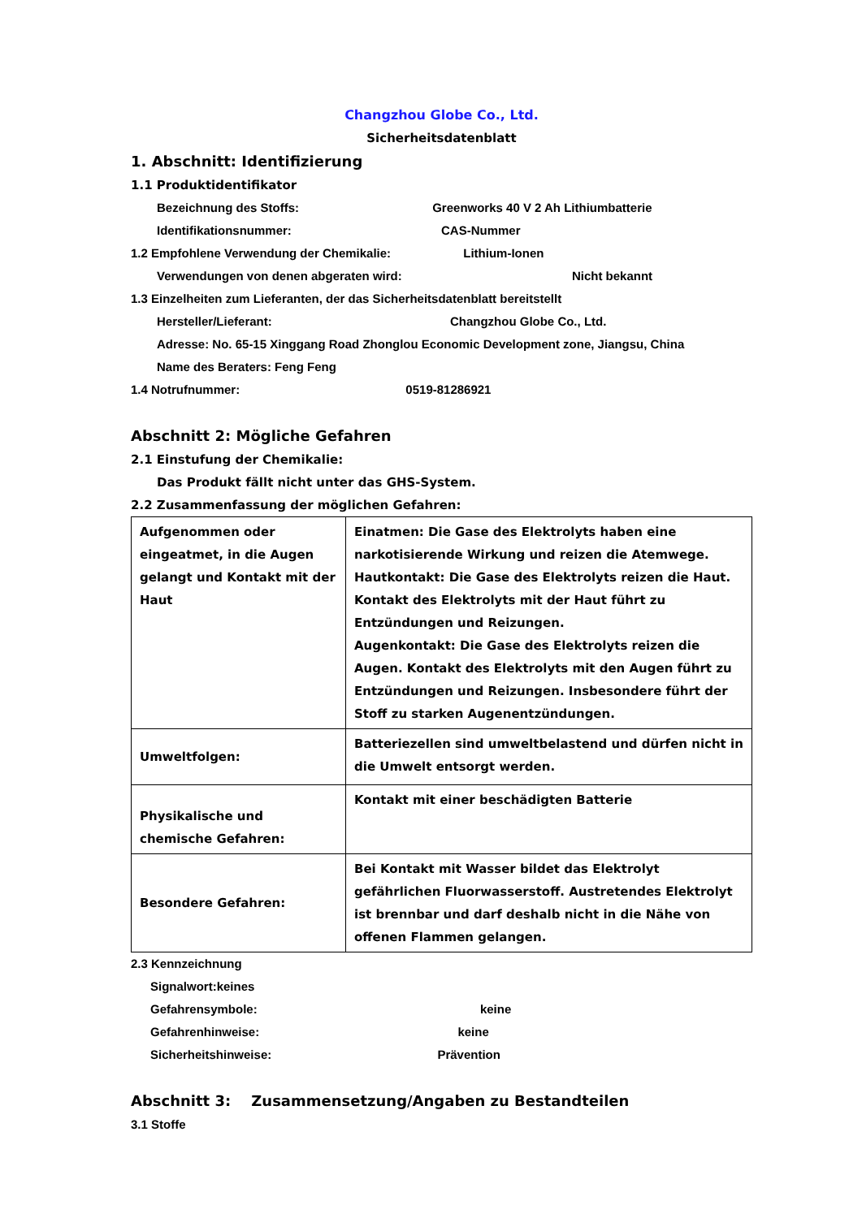Changzhou Globe Co., Ltd.
Sicherheitsdatenblatt
1. Abschnitt: Identifizierung
1.1 Produktidentifikator
Bezeichnung des Stoffs: Greenworks 40 V 2 Ah Lithiumbatterie
Identifikationsnummer: CAS-Nummer
1.2 Empfohlene Verwendung der Chemikalie: Lithium-Ionen
Verwendungen von denen abgeraten wird: Nicht bekannt
1.3 Einzelheiten zum Lieferanten, der das Sicherheitsdatenblatt bereitstellt
Hersteller/Lieferant: Changzhou Globe Co., Ltd.
Adresse: No. 65-15 Xinggang Road Zhonglou Economic Development zone, Jiangsu, China
Name des Beraters: Feng Feng
1.4 Notrufnummer: 0519-81286921
Abschnitt 2: Mögliche Gefahren
2.1 Einstufung der Chemikalie:
Das Produkt fällt nicht unter das GHS-System.
2.2 Zusammenfassung der möglichen Gefahren:
| Aufgenommen oder eingeatmet, in die Augen gelangt und Kontakt mit der Haut | Einatmen: Die Gase des Elektrolyts haben eine narkotisierende Wirkung und reizen die Atemwege. Hautkontakt: Die Gase des Elektrolyts reizen die Haut. Kontakt des Elektrolyts mit der Haut führt zu Entzündungen und Reizungen. Augenkontakt: Die Gase des Elektrolyts reizen die Augen. Kontakt des Elektrolyts mit den Augen führt zu Entzündungen und Reizungen. Insbesondere führt der Stoff zu starken Augenentzündungen. |
| Umweltfolgen: | Batteriezellen sind umweltbelastend und dürfen nicht in die Umwelt entsorgt werden. |
| Physikalische und chemische Gefahren: | Kontakt mit einer beschädigten Batterie |
| Besondere Gefahren: | Bei Kontakt mit Wasser bildet das Elektrolyt gefährlichen Fluorwasserstoff. Austretendes Elektrolyt ist brennbar und darf deshalb nicht in die Nähe von offenen Flammen gelangen. |
2.3 Kennzeichnung
Signalwort:keines
Gefahrensymbole: keine
Gefahrenhinweise: keine
Sicherheitshinweise: Prävention
Abschnitt 3: Zusammensetzung/Angaben zu Bestandteilen
3.1 Stoffe